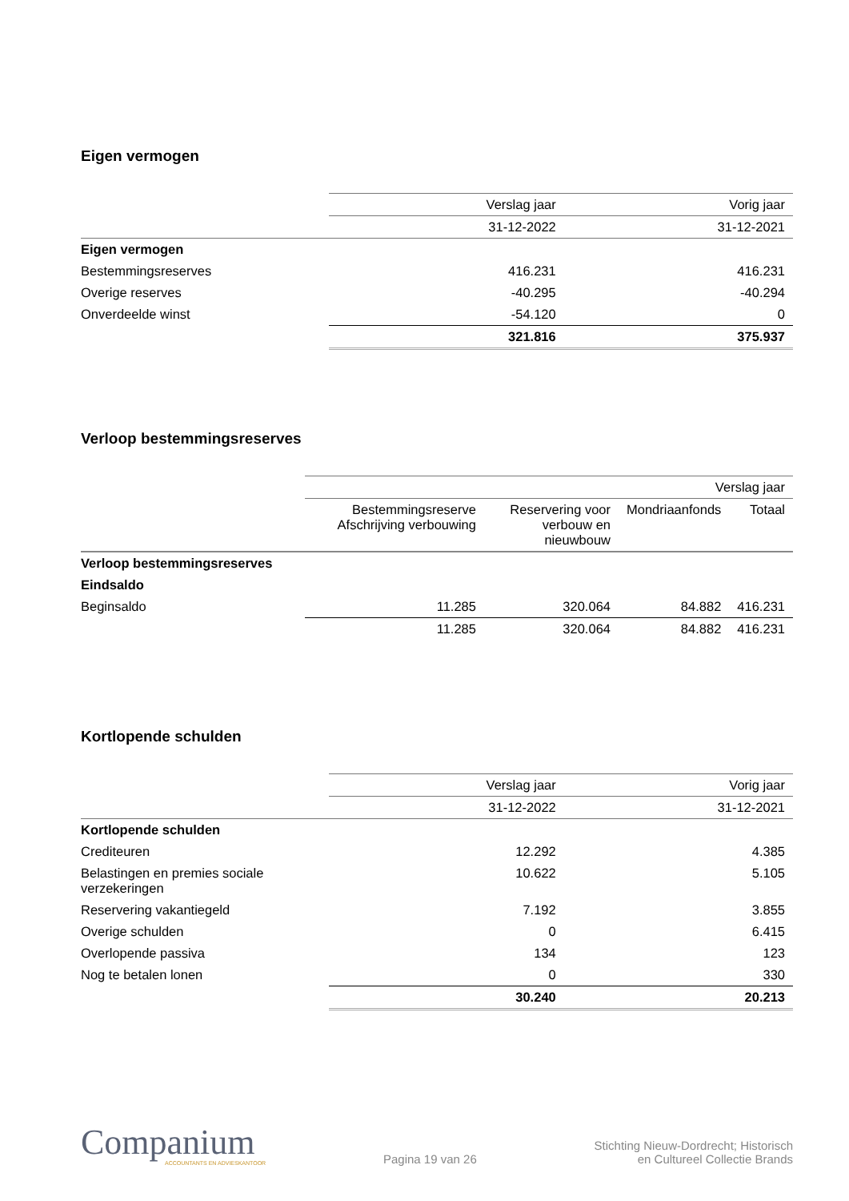Eigen vermogen
| | Verslag jaar | Vorig jaar |
| | 31-12-2022 | 31-12-2021 |
| Eigen vermogen | | |
| Bestemmingsreserves | 416.231 | 416.231 |
| Overige reserves | -40.295 | -40.294 |
| Onverdeelde winst | -54.120 | 0 |
| | 321.816 | 375.937 |
Verloop bestemmingsreserves
| | Verslag jaar | | | |
| | Bestemmingsreserve Afschrijving verbouwing | Reservering voor verbouw en nieuwbouw | Mondriaanfonds | Totaal |
| Verloop bestemmingsreserves | | | | |
| Eindsaldo | | | | |
| Beginsaldo | 11.285 | 320.064 | 84.882 | 416.231 |
| | 11.285 | 320.064 | 84.882 | 416.231 |
Kortlopende schulden
| | Verslag jaar | Vorig jaar |
| | 31-12-2022 | 31-12-2021 |
| Kortlopende schulden | | |
| Crediteuren | 12.292 | 4.385 |
| Belastingen en premies sociale verzekeringen | 10.622 | 5.105 |
| Reservering vakantiegeld | 7.192 | 3.855 |
| Overige schulden | 0 | 6.415 |
| Overlopende passiva | 134 | 123 |
| Nog te betalen lonen | 0 | 330 |
| | 30.240 | 20.213 |
Companium
ACCOUNTANTS EN ADVIESKANTOOR
Pagina 19 van 26
Stichting Nieuw-Dordrecht; Historisch
en Cultureel Collectie Brands